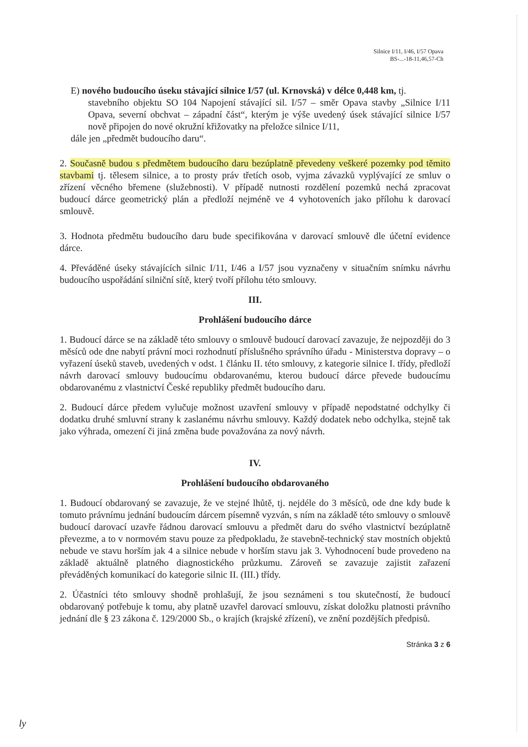Silnice I/11, I/46, I/57 Opava
BS-...-18-11,46,57-Ch
E) nového budoucího úseku stávající silnice I/57 (ul. Krnovská) v délce 0,448 km, tj.
stavebního objektu SO 104 Napojení stávající sil. I/57 – směr Opava stavby „Silnice I/11 Opava, severní obchvat – západní část“, kterým je výše uvedený úsek stávající silnice I/57 nově připojen do nové okružní křižovatky na přeložce silnice I/11,
dále jen „předmět budoucího daru“.
2. Současně budou s předmětem budoucího daru bezúplatně převedeny veškeré pozemky pod těmito stavbami tj. tělesem silnice, a to prosty práv třetích osob, vyjma závazků vyplývající ze smluv o zřízení věcného břemene (služebnosti). V případě nutnosti rozdělení pozemků nechá zpracovat budoucí dárce geometrický plán a předloží nejméně ve 4 vyhotoveních jako přílohu k darovací smlouvě.
3. Hodnota předmětu budoucího daru bude specifikována v darovací smlouvě dle účetní evidence dárce.
4. Převáděné úseky stávajících silnic I/11, I/46 a I/57 jsou vyznačeny v situačním snímku návrhu budoucího uspořádání silniční sítě, který tvoří přílohu této smlouvy.
III.
Prohlášení budoucího dárce
1. Budoucí dárce se na základě této smlouvy o smlouvě budoucí darovací zavazuje, že nejpozději do 3 měsíců ode dne nabytí právní moci rozhodnutí příslušného správního úřadu - Ministerstva dopravy – o vyřazení úseků staveb, uvedených v odst. 1 článku II. této smlouvy, z kategorie silnice I. třídy, předloží návrh darovací smlouvy budoucímu obdarovanému, kterou budoucí dárce převede budoucímu obdarovanému z vlastnictví České republiky předmět budoucího daru.
2. Budoucí dárce předem vylučuje možnost uzavření smlouvy v případě nepodstatné odchylky či dodatku druhé smluvní strany k zaslanému návrhu smlouvy. Každý dodatek nebo odchylka, stejně tak jako výhrada, omezení či jiná změna bude považována za nový návrh.
IV.
Prohlášení budoucího obdarovaného
1. Budoucí obdarovaný se zavazuje, že ve stejné lhůtě, tj. nejdéle do 3 měsíců, ode dne kdy bude k tomuto právnímu jednání budoucím dárcem písemně vyzván, s ním na základě této smlouvy o smlouvě budoucí darovací uzavře řádnou darovací smlouvu a předmět daru do svého vlastnictví bezúplatně převezme, a to v normovém stavu pouze za předpokladu, že stavebně-technický stav mostních objektů nebude ve stavu horším jak 4 a silnice nebude v horším stavu jak 3. Vyhodnocení bude provedeno na základě aktuálně platného diagnostického průzkumu. Zároveň se zavazuje zajistit zařazení převáděných komunikací do kategorie silnic II. (III.) třídy.
2. Účastníci této smlouvy shodně prohlašují, že jsou seznámeni s tou skutečností, že budoucí obdarovaný potřebuje k tomu, aby platně uzavřel darovací smlouvu, získat doložku platnosti právního jednání dle § 23 zákona č. 129/2000 Sb., o krajích (krajské zřízení), ve znění pozdějších předpisů.
Stránka 3 z 6
ly